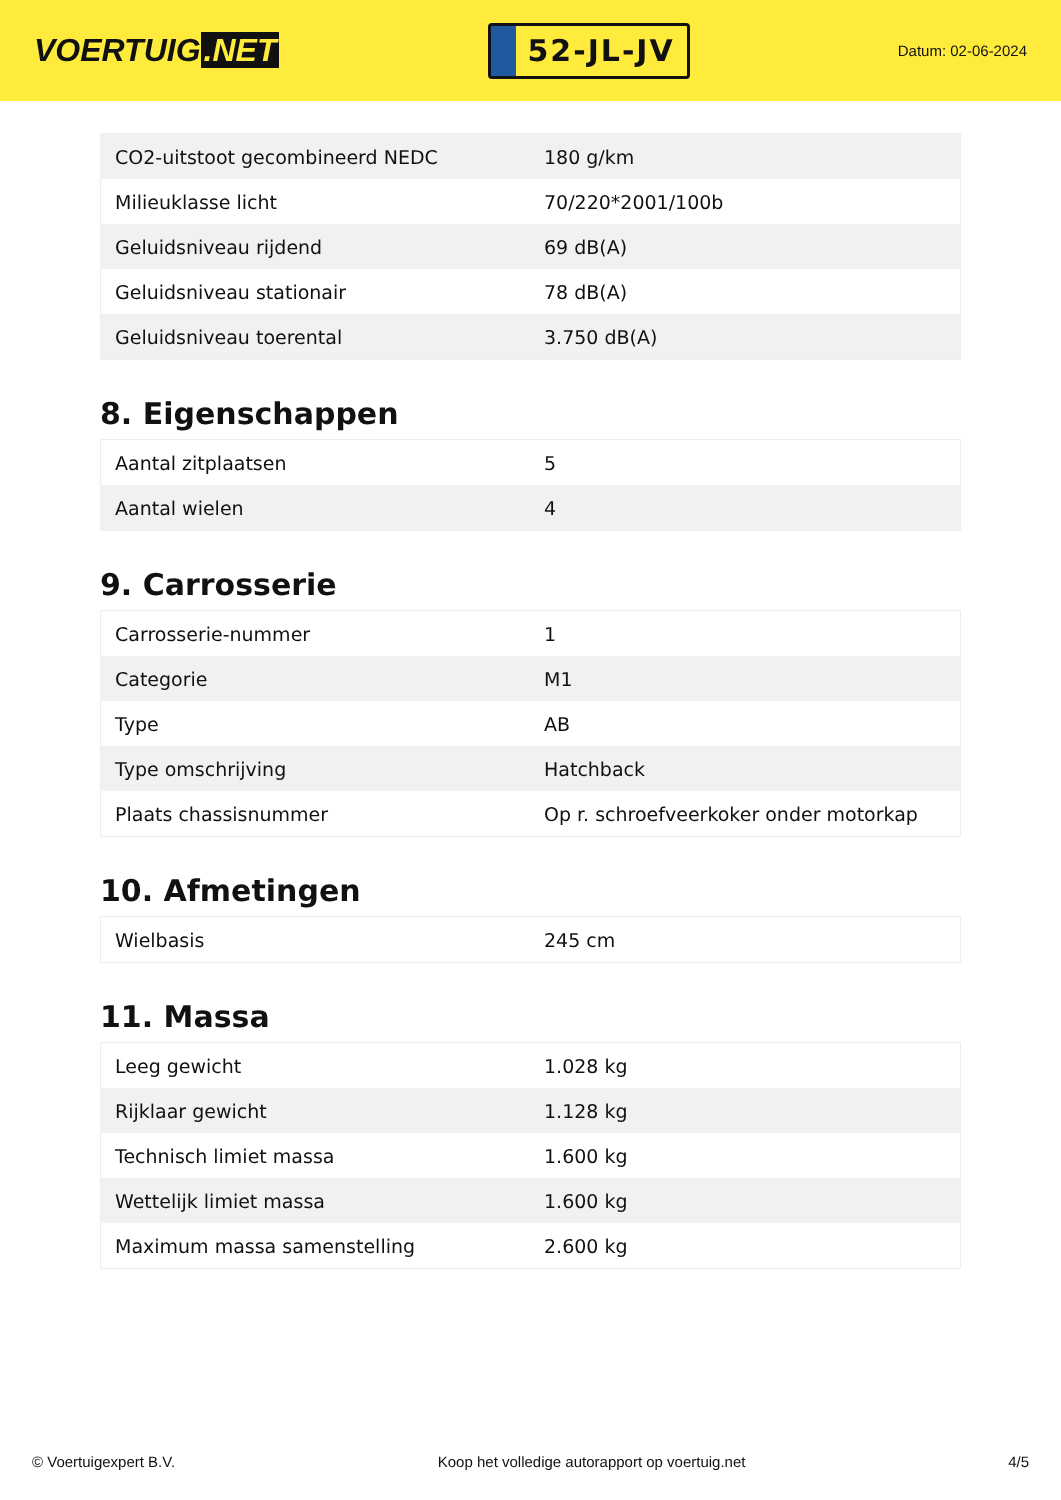VOERTUIG.NET
52-JL-JV
Datum: 02-06-2024
| CO2-uitstoot gecombineerd NEDC | 180 g/km |
| Milieuklasse licht | 70/220*2001/100b |
| Geluidsniveau rijdend | 69 dB(A) |
| Geluidsniveau stationair | 78 dB(A) |
| Geluidsniveau toerental | 3.750 dB(A) |
8. Eigenschappen
| Aantal zitplaatsen | 5 |
| Aantal wielen | 4 |
9. Carrosserie
| Carrosserie-nummer | 1 |
| Categorie | M1 |
| Type | AB |
| Type omschrijving | Hatchback |
| Plaats chassisnummer | Op r. schroefveerkoker onder motorkap |
10. Afmetingen
| Wielbasis | 245 cm |
11. Massa
| Leeg gewicht | 1.028 kg |
| Rijklaar gewicht | 1.128 kg |
| Technisch limiet massa | 1.600 kg |
| Wettelijk limiet massa | 1.600 kg |
| Maximum massa samenstelling | 2.600 kg |
© Voertuigexpert B.V. Koop het volledige autorapport op voertuig.net 4/5